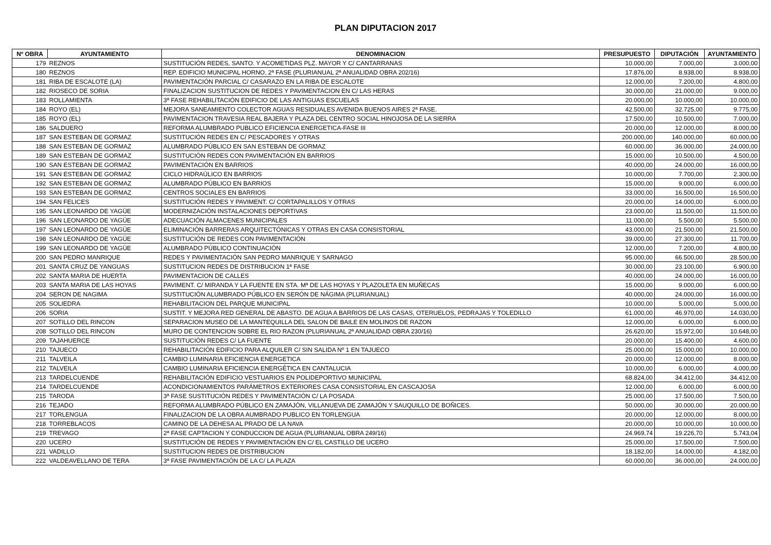PLAN DIPUTACION 2017
| Nº OBRA | AYUNTAMIENTO | DENOMINACION | PRESUPUESTO | DIPUTACIÓN | AYUNTAMIENTO |
| --- | --- | --- | --- | --- | --- |
| 179 | REZNOS | SUSTITUCIÓN REDES, SANTO. Y ACOMETIDAS PLZ. MAYOR Y C/ CANTARRANAS | 10.000,00 | 7.000,00 | 3.000,00 |
| 180 | REZNOS | REP. EDIFICIO MUNICIPAL HORNO, 2ª FASE (PLURIANUAL 2ª ANUALIDAD OBRA 202/16) | 17.876,00 | 8.938,00 | 8.938,00 |
| 181 | RIBA DE ESCALOTE (LA) | PAVIMENTACIÓN PARCIAL C/ CASARAZO EN LA RIBA DE ESCALOTE | 12.000,00 | 7.200,00 | 4.800,00 |
| 182 | RIOSECO DE SORIA | FINALIZACION SUSTITUCION DE REDES Y PAVIMENTACION EN C/ LAS HERAS | 30.000,00 | 21.000,00 | 9.000,00 |
| 183 | ROLLAMIENTA | 3ª FASE REHABILITACIÓN EDIFICIO DE LAS ANTIGUAS ESCUELAS | 20.000,00 | 10.000,00 | 10.000,00 |
| 184 | ROYO (EL) | MEJORA SANEAMIENTO COLECTOR AGUAS RESIDUALES AVENIDA BUENOS AIRES 2ª FASE. | 42.500,00 | 32.725,00 | 9.775,00 |
| 185 | ROYO (EL) | PAVIMENTACION TRAVESIA REAL BAJERA Y PLAZA DEL CENTRO SOCIAL HINOJOSA DE LA SIERRA | 17.500,00 | 10.500,00 | 7.000,00 |
| 186 | SALDUERO | REFORMA ALUMBRADO PUBLICO EFICIENCIA ENERGETICA-FASE III | 20.000,00 | 12.000,00 | 8.000,00 |
| 187 | SAN ESTEBAN DE GORMAZ | SUSTITUCIÓN REDES EN C/ PESCADORES Y OTRAS | 200.000,00 | 140.000,00 | 60.000,00 |
| 188 | SAN ESTEBAN DE GORMAZ | ALUMBRADO PÚBLICO EN SAN ESTEBAN DE GORMAZ | 60.000,00 | 36.000,00 | 24.000,00 |
| 189 | SAN ESTEBAN DE GORMAZ | SUSTITUCIÓN REDES CON PAVIMENTACIÓN EN BARRIOS | 15.000,00 | 10.500,00 | 4.500,00 |
| 190 | SAN ESTEBAN DE GORMAZ | PAVIMENTACIÓN EN BARRIOS | 40.000,00 | 24.000,00 | 16.000,00 |
| 191 | SAN ESTEBAN DE GORMAZ | CICLO HIDRAÚLICO EN BARRIOS | 10.000,00 | 7.700,00 | 2.300,00 |
| 192 | SAN ESTEBAN DE GORMAZ | ALUMBRADO PÚBLICO EN BARRIOS | 15.000,00 | 9.000,00 | 6.000,00 |
| 193 | SAN ESTEBAN DE GORMAZ | CENTROS SOCIALES EN BARRIOS | 33.000,00 | 16.500,00 | 16.500,00 |
| 194 | SAN FELICES | SUSTITUCIÓN REDES Y PAVIMENT. C/ CORTAPALILLOS Y OTRAS | 20.000,00 | 14.000,00 | 6.000,00 |
| 195 | SAN LEONARDO DE YAGÜE | MODERNIZACIÓN INSTALACIONES DEPORTIVAS | 23.000,00 | 11.500,00 | 11.500,00 |
| 196 | SAN LEONARDO DE YAGÜE | ADECUACIÓN ALMACENES MUNICIPALES | 11.000,00 | 5.500,00 | 5.500,00 |
| 197 | SAN LEONARDO DE YAGÜE | ELIMINACIÓN BARRERAS ARQUITECTÓNICAS Y OTRAS EN CASA CONSISTORIAL | 43.000,00 | 21.500,00 | 21.500,00 |
| 198 | SAN LEONARDO DE YAGÜE | SUSTITUCIÓN DE REDES CON PAVIMENTACIÓN | 39.000,00 | 27.300,00 | 11.700,00 |
| 199 | SAN LEONARDO DE YAGÜE | ALUMBRADO PÚBLICO CONTINUACIÓN | 12.000,00 | 7.200,00 | 4.800,00 |
| 200 | SAN PEDRO MANRIQUE | REDES Y PAVIMENTACIÓN SAN PEDRO MANRIQUE Y SARNAGO | 95.000,00 | 66.500,00 | 28.500,00 |
| 201 | SANTA CRUZ DE YANGUAS | SUSTITUCION REDES DE DISTRIBUCION 1ª FASE | 30.000,00 | 23.100,00 | 6.900,00 |
| 202 | SANTA MARIA DE HUERTA | PAVIMENTACION DE CALLES | 40.000,00 | 24.000,00 | 16.000,00 |
| 203 | SANTA MARIA DE LAS HOYAS | PAVIMENT. C/ MIRANDA Y LA FUENTE EN STA. Mª DE LAS HOYAS Y PLAZOLETA EN MUÑECAS | 15.000,00 | 9.000,00 | 6.000,00 |
| 204 | SERON DE NAGIMA | SUSTITUCIÓN ALUMBRADO PÚBLICO EN SERÓN DE NÁGIMA (PLURIANUAL) | 40.000,00 | 24.000,00 | 16.000,00 |
| 205 | SOLIEDRA | REHABILITACION DEL PARQUE MUNICIPAL | 10.000,00 | 5.000,00 | 5.000,00 |
| 206 | SORIA | SUSTIT. Y MEJORA RED GENERAL DE ABASTO. DE AGUA A BARRIOS DE LAS CASAS, OTERUELOS, PEDRAJAS Y TOLEDILLO | 61.000,00 | 46.970,00 | 14.030,00 |
| 207 | SOTILLO DEL RINCON | SEPARACION MUSEO DE LA MANTEQUILLA DEL SALON DE BAILE EN MOLINOS DE RAZON | 12.000,00 | 6.000,00 | 6.000,00 |
| 208 | SOTILLO DEL RINCON | MURO DE CONTENCION SOBRE EL RIO RAZON (PLURIANUAL 2ª ANUALIDAD OBRA 230/16) | 26.620,00 | 15.972,00 | 10.648,00 |
| 209 | TAJAHUERCE | SUSTITUCIÓN REDES C/ LA FUENTE | 20.000,00 | 15.400,00 | 4.600,00 |
| 210 | TAJUECO | REHABILITACIÓN EDIFICIO PARA ALQUILER C/ SIN SALIDA Nº 1 EN TAJUECO | 25.000,00 | 15.000,00 | 10.000,00 |
| 211 | TALVEILA | CAMBIO LUMINARIA EFICIENCIA ENERGETICA | 20.000,00 | 12.000,00 | 8.000,00 |
| 212 | TALVEILA | CAMBIO LUMINARIA EFICIENCIA ENERGÉTICA EN CANTALUCIA | 10.000,00 | 6.000,00 | 4.000,00 |
| 213 | TARDELCUENDE | REHABILITACIÓN EDIFICIO VESTUARIOS EN POLIDEPORTIVO MUNICIPAL | 68.824,00 | 34.412,00 | 34.412,00 |
| 214 | TARDELCUENDE | ACONDICIONAMIENTOS PARÁMETROS EXTERIORES CASA CONSISTORIAL EN CASCAJOSA | 12.000,00 | 6.000,00 | 6.000,00 |
| 215 | TARODA | 3ª FASE SUSTITUCIÓN REDES Y PAVIMENTACIÓN C/ LA POSADA | 25.000,00 | 17.500,00 | 7.500,00 |
| 216 | TEJADO | REFORMA ALUMBRADO PÚBLICO EN ZAMAJÓN, VILLANUEVA DE ZAMAJÓN Y SAUQUILLO DE BOÑICES. | 50.000,00 | 30.000,00 | 20.000,00 |
| 217 | TORLENGUA | FINALIZACION DE LA OBRA AUMBRADO PUBLICO EN TORLENGUA | 20.000,00 | 12.000,00 | 8.000,00 |
| 218 | TORREBLACOS | CAMINO DE LA DEHESA AL PRADO DE LA NAVA | 20.000,00 | 10.000,00 | 10.000,00 |
| 219 | TREVAGO | 2ª FASE CAPTACION Y CONDUCCION DE AGUA (PLURIANUAL OBRA 249/16) | 24.969,74 | 19.226,70 | 5.743,04 |
| 220 | UCERO | SUSTITUCIÓN DE REDES Y PAVIMENTACIÓN EN C/ EL CASTILLO DE UCERO | 25.000,00 | 17.500,00 | 7.500,00 |
| 221 | VADILLO | SUSTITUCION REDES DE DISTRIBUCION | 18.182,00 | 14.000,00 | 4.182,00 |
| 222 | VALDEAVELLANO DE TERA | 3ª FASE PAVIMENTACIÓN DE LA C/ LA PLAZA | 60.000,00 | 36.000,00 | 24.000,00 |